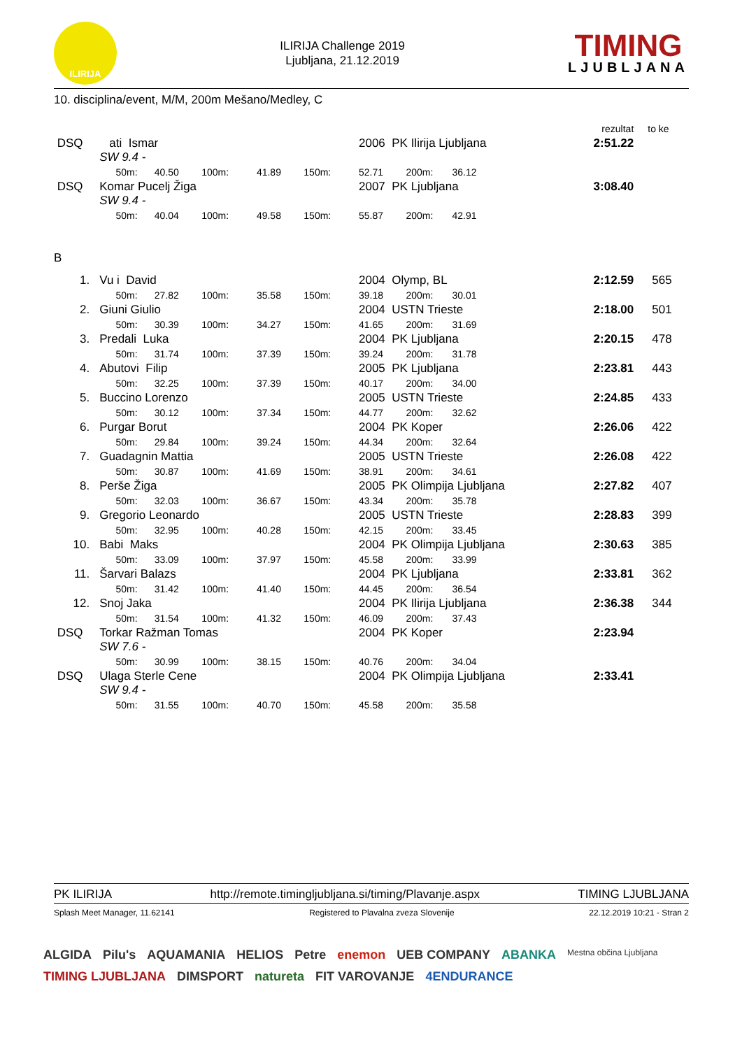ILIRIJA
ILIRIJA Challenge 2019
Ljubljana, 21.12.2019
TIMING
LJUBLJANA
10. disciplina/event, M/M, 200m Mešano/Medley, C
| | | | | | | | | rezultat | to ke |
| DSQ | ati Ismar | | | | | 2006 PK Ilirija Ljubljana | | 2:51.22 | |
| | SW 9.4 - | | | | | | | | |
| | 50m: | 40.50 | 100m: | 41.89 | 150m: | 52.71 | 200m: 36.12 | | |
| DSQ | Komar Pucelj Žiga | | | | | 2007 PK Ljubljana | | 3:08.40 | |
| | SW 9.4 - | | | | | | | | |
| | 50m: | 40.04 | 100m: | 49.58 | 150m: | 55.87 | 200m: 42.91 | | |
| B | | | | | | | | | |
| 1. | Vu i David | | | | | 2004 Olymp, BL | | 2:12.59 | 565 |
| | 50m: | 27.82 | 100m: | 35.58 | 150m: | 39.18 | 200m: 30.01 | | |
| 2. | Giuni Giulio | | | | | 2004 USTN Trieste | | 2:18.00 | 501 |
| | 50m: | 30.39 | 100m: | 34.27 | 150m: | 41.65 | 200m: 31.69 | | |
| 3. | Predali Luka | | | | | 2004 PK Ljubljana | | 2:20.15 | 478 |
| | 50m: | 31.74 | 100m: | 37.39 | 150m: | 39.24 | 200m: 31.78 | | |
| 4. | Abutovi Filip | | | | | 2005 PK Ljubljana | | 2:23.81 | 443 |
| | 50m: | 32.25 | 100m: | 37.39 | 150m: | 40.17 | 200m: 34.00 | | |
| 5. | Buccino Lorenzo | | | | | 2005 USTN Trieste | | 2:24.85 | 433 |
| | 50m: | 30.12 | 100m: | 37.34 | 150m: | 44.77 | 200m: 32.62 | | |
| 6. | Purgar Borut | | | | | 2004 PK Koper | | 2:26.06 | 422 |
| | 50m: | 29.84 | 100m: | 39.24 | 150m: | 44.34 | 200m: 32.64 | | |
| 7. | Guadagnin Mattia | | | | | 2005 USTN Trieste | | 2:26.08 | 422 |
| | 50m: | 30.87 | 100m: | 41.69 | 150m: | 38.91 | 200m: 34.61 | | |
| 8. | Perše Žiga | | | | | 2005 PK Olimpija Ljubljana | | 2:27.82 | 407 |
| | 50m: | 32.03 | 100m: | 36.67 | 150m: | 43.34 | 200m: 35.78 | | |
| 9. | Gregorio Leonardo | | | | | 2005 USTN Trieste | | 2:28.83 | 399 |
| | 50m: | 32.95 | 100m: | 40.28 | 150m: | 42.15 | 200m: 33.45 | | |
| 10. | Babi Maks | | | | | 2004 PK Olimpija Ljubljana | | 2:30.63 | 385 |
| | 50m: | 33.09 | 100m: | 37.97 | 150m: | 45.58 | 200m: 33.99 | | |
| 11. | Šarvari Balazs | | | | | 2004 PK Ljubljana | | 2:33.81 | 362 |
| | 50m: | 31.42 | 100m: | 41.40 | 150m: | 44.45 | 200m: 36.54 | | |
| 12. | Snoj Jaka | | | | | 2004 PK Ilirija Ljubljana | | 2:36.38 | 344 |
| | 50m: | 31.54 | 100m: | 41.32 | 150m: | 46.09 | 200m: 37.43 | | |
| DSQ | Torkar Ražman Tomas | | | | | 2004 PK Koper | | 2:23.94 | |
| | SW 7.6 - | | | | | | | | |
| | 50m: | 30.99 | 100m: | 38.15 | 150m: | 40.76 | 200m: 34.04 | | |
| DSQ | Ulaga Sterle Cene | | | | | 2004 PK Olimpija Ljubljana | | 2:33.41 | |
| | SW 9.4 - | | | | | | | | |
| | 50m: | 31.55 | 100m: | 40.70 | 150m: | 45.58 | 200m: 35.58 | | |
PK ILIRIJA http://remote.timingljubljana.si/timing/Plavanje.aspx TIMING LJUBLJANA
Splash Meet Manager, 11.62141 Registered to Plavalna zveza Slovenije 22.12.2019 10:21 - Stran 2
ALGIDA Pilu's AQUAMANIA HELIOS Petre enemon UEB COMPANY ABANKA Mestna občina Ljubljana TIMING LJUBLJANA DIMSPORT natureta FIT VAROVANJE 4ENDURANCE